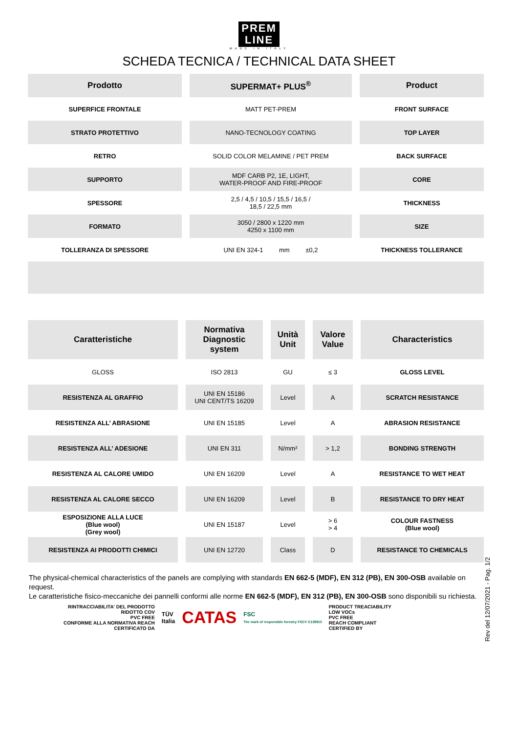PREM
LINE
MADE IN ITALY
SCHEDA TECNICA / TECHNICAL DATA SHEET
| Prodotto | SUPERMAT+ PLUS<sup>®</sup> | Product |
| --- | --- | --- |
| SUPERFICE FRONTALE | MATT PET-PREM | FRONT SURFACE |
| STRATO PROTETTIVO | NANO-TECNOLOGY COATING | TOP LAYER |
| RETRO | SOLID COLOR MELAMINE / PET PREM | BACK SURFACE |
| SUPPORTO | MDF CARB P2, 1E, LIGHT, WATER-PROOF AND FIRE-PROOF | CORE |
| SPESSORE | 2,5 / 4,5 / 10,5 / 15,5 / 16,5 / 18,5 / 22,5 mm | THICKNESS |
| FORMATO | 3050 / 2800 x 1220 mm 4250 x 1100 mm | SIZE |
| TOLLERANZA DI SPESSORE | UNI EN 324-1 mm ±0,2 | THICKNESS TOLLERANCE |
| Caratteristiche | Normativa Diagnostic system | Unità Unit | Valore Value | Characteristics |
| --- | --- | --- | --- | --- |
| GLOSS | ISO 2813 | GU | ≤ 3 | GLOSS LEVEL |
| RESISTENZA AL GRAFFIO | UNI EN 15186 UNI CENT/TS 16209 | Level | A | SCRATCH RESISTANCE |
| RESISTENZA ALL’ ABRASIONE | UNI EN 15185 | Level | A | ABRASION RESISTANCE |
| RESISTENZA ALL’ ADESIONE | UNI EN 311 | N/mm² | > 1,2 | BONDING STRENGTH |
| RESISTENZA AL CALORE UMIDO | UNI EN 16209 | Level | A | RESISTANCE TO WET HEAT |
| RESISTENZA AL CALORE SECCO | UNI EN 16209 | Level | B | RESISTANCE TO DRY HEAT |
| ESPOSIZIONE ALLA LUCE (Blue wool) (Grey wool) | UNI EN 15187 | Level | > 6 > 4 | COLOUR FASTNESS (Blue wool) |
| RESISTENZA AI PRODOTTI CHIMICI | UNI EN 12720 | Class | D | RESISTANCE TO CHEMICALS |
The physical-chemical characteristics of the panels are complying with standards EN 662-5 (MDF), EN 312 (PB), EN 300-OSB available on request.
Le caratteristiche fisico-meccaniche dei pannelli conformi alle norme EN 662-5 (MDF), EN 312 (PB), EN 300-OSB sono disponibili su richiesta.
RINTRACCIABILITA' DEL PRODOTTO
RIDOTTO COV
PVC FREE
CONFORME ALLA NORMATIVA REACH
CERTIFICATO DA
TÜV
Italia
CATAS
FSC
The mark of responsible forestry FSC® C139910
PRODUCT TREACIABILITY
LOW VOCs
PVC FREE
REACH COMPLIANT
CERTIFIED BY
Rev del 12/07/2021 - Pag. 1/2